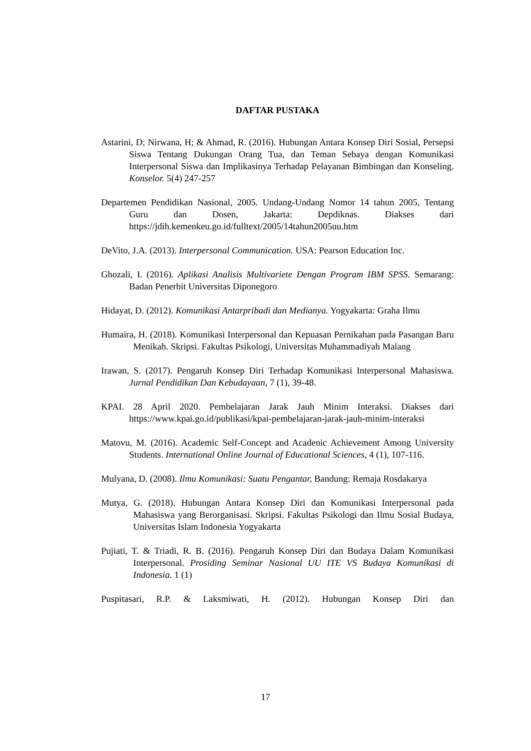DAFTAR PUSTAKA
Astarini, D; Nirwana, H; & Ahmad, R. (2016). Hubungan Antara Konsep Diri Sosial, Persepsi Siswa Tentang Dukungan Orang Tua, dan Teman Sebaya dengan Komunikasi Interpersonal Siswa dan Implikasinya Terhadap Pelayanan Bimbingan dan Konseling. Konselor. 5(4) 247-257
Departemen Pendidikan Nasional, 2005. Undang-Undang Nomor 14 tahun 2005, Tentang Guru dan Dosen, Jakarta: Depdiknas. Diakses dari https://jdih.kemenkeu.go.id/fulltext/2005/14tahun2005uu.htm
DeVito, J.A. (2013). Interpersonal Communication. USA: Pearson Education Inc.
Ghozali, I. (2016). Aplikasi Analisis Multivariete Dengan Program IBM SPSS. Semarang: Badan Penerbit Universitas Diponegoro
Hidayat, D. (2012). Komunikasi Antarpribadi dan Medianya. Yogyakarta: Graha Ilmu
Humaira, H. (2018). Komunikasi Interpersonal dan Kepuasan Pernikahan pada Pasangan Baru Menikah. Skripsi. Fakultas Psikologi, Universitas Muhammadiyah Malang
Irawan, S. (2017). Pengaruh Konsep Diri Terhadap Komunikasi Interpersonal Mahasiswa. Jurnal Pendidikan Dan Kebudayaan, 7 (1), 39-48.
KPAI. 28 April 2020. Pembelajaran Jarak Jauh Minim Interaksi. Diakses dari https://www.kpai.go.id/publikasi/kpai-pembelajaran-jarak-jauh-minim-interaksi
Matovu, M. (2016). Academic Self-Concept and Acadenic Achievement Among University Students. International Online Journal of Educational Sciences, 4 (1), 107-116.
Mulyana, D. (2008). Ilmu Komunikasi: Suatu Pengantar, Bandung: Remaja Rosdakarya
Mutya, G. (2018). Hubungan Antara Konsep Diri dan Komunikasi Interpersonal pada Mahasiswa yang Berorganisasi. Skripsi. Fakultas Psikologi dan Ilmu Sosial Budaya, Universitas Islam Indonesia Yogyakarta
Pujiati, T. & Triadi, R. B. (2016). Pengaruh Konsep Diri dan Budaya Dalam Komunikasi Interpersonal. Prosiding Seminar Nasional UU ITE VS Budaya Komunikasi di Indonesia. 1 (1)
Puspitasari, R.P. & Laksmiwati, H. (2012). Hubungan Konsep Diri dan
17